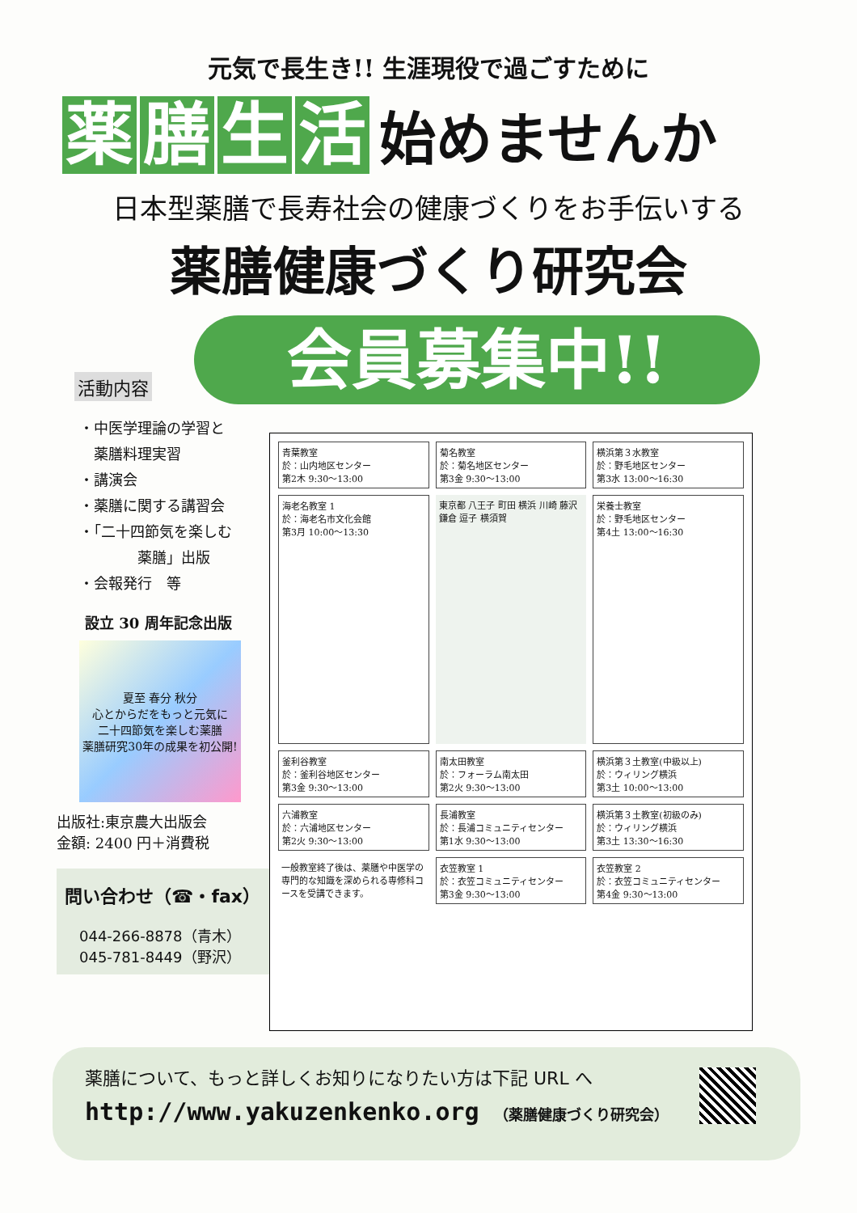元気で長生き!! 生涯現役で過ごすために
薬膳生活 始めませんか
日本型薬膳で長寿社会の健康づくりをお手伝いする
薬膳健康づくり研究会
会員募集中!!
活動内容
・中医学理論の学習と
　薬膳料理実習
・講演会
・薬膳に関する講習会
・「二十四節気を楽しむ
　　　　薬膳」出版
・会報発行　等
設立 30 周年記念出版
夏至 春分 秋分
心とからだをもっと元気に
二十四節気を楽しむ薬膳
薬膳研究30年の成果を初公開!
出版社:東京農大出版会
金額: 2400 円＋消費税
問い合わせ（☎・fax）
　044-266-8878（青木）
　045-781-8449（野沢）
青葉教室
於：山内地区センター
第2木 9:30〜13:00
菊名教室
於：菊名地区センター
第3金 9:30〜13:00
横浜第３水教室
於：野毛地区センター
第3水 13:00〜16:30
海老名教室 1
於：海老名市文化会館
第3月 10:00〜13:30
東京都 八王子 町田 横浜 川崎 藤沢 鎌倉 逗子 横須賀
栄養士教室
於：野毛地区センター
第4土 13:00〜16:30
釜利谷教室
於：釜利谷地区センター
第3金 9:30〜13:00
南太田教室
於：フォーラム南太田
第2火 9:30〜13:00
横浜第３土教室(中級以上)
於：ウィリング横浜
第3土 10:00〜13:00
六浦教室
於：六浦地区センター
第2火 9:30〜13:00
長浦教室
於：長浦コミュニティセンター
第1水 9:30〜13:00
横浜第３土教室(初級のみ)
於：ウィリング横浜
第3土 13:30〜16:30
一般教室終了後は、薬膳や中医学の専門的な知識を深められる専修科コースを受講できます。
衣笠教室 1
於：衣笠コミュニティセンター
第3金 9:30〜13:00
衣笠教室 2
於：衣笠コミュニティセンター
第4金 9:30〜13:00
薬膳について、もっと詳しくお知りになりたい方は下記 URL へ
http://www.yakuzenkenko.org （薬膳健康づくり研究会）